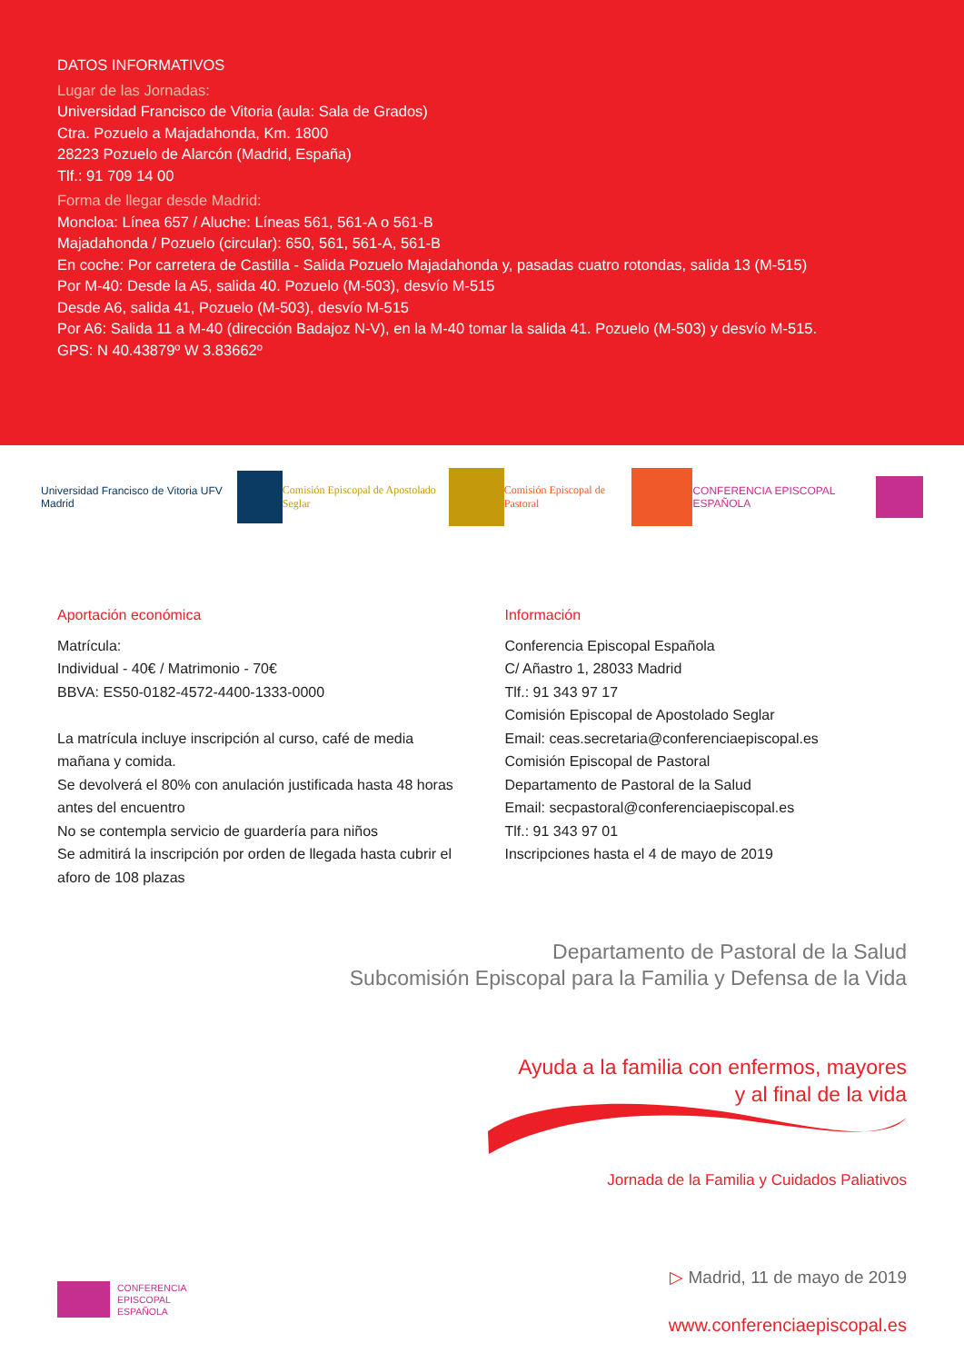DATOS INFORMATIVOS
Lugar de las Jornadas:
Universidad Francisco de Vitoria (aula: Sala de Grados)
Ctra. Pozuelo a Majadahonda, Km. 1800
28223 Pozuelo de Alarcón (Madrid, España)
Tlf.: 91 709 14 00
Forma de llegar desde Madrid:
Moncloa: Línea 657 / Aluche: Líneas 561, 561-A o 561-B
Majadahonda / Pozuelo (circular): 650, 561, 561-A, 561-B
En coche: Por carretera de Castilla - Salida Pozuelo Majadahonda y, pasadas cuatro rotondas, salida 13 (M-515)
Por M-40: Desde la A5, salida 40. Pozuelo (M-503), desvío M-515
Desde A6, salida 41, Pozuelo (M-503), desvío M-515
Por A6: Salida 11 a M-40 (dirección Badajoz N-V), en la M-40 tomar la salida 41. Pozuelo (M-503) y desvío M-515.
GPS: N 40.43879º W 3.83662º
Universidad Francisco de Vitoria UFV Madrid
Comisión Episcopal de Apostolado Seglar
Comisión Episcopal de Pastoral CONFERENCIA EPISCOPAL ESPAÑOLA
Aportación económica
Matrícula:
Individual - 40€ / Matrimonio - 70€
BBVA: ES50-0182-4572-4400-1333-0000
La matrícula incluye inscripción al curso, café de media mañana y comida.
Se devolverá el 80% con anulación justificada hasta 48 horas antes del encuentro
No se contempla servicio de guardería para niños
Se admitirá la inscripción por orden de llegada hasta cubrir el aforo de 108 plazas
Información
Conferencia Episcopal Española
C/ Añastro 1, 28033 Madrid
Tlf.: 91 343 97 17
Comisión Episcopal de Apostolado Seglar
Email: ceas.secretaria@conferenciaepiscopal.es
Comisión Episcopal de Pastoral
Departamento de Pastoral de la Salud
Email: secpastoral@conferenciaepiscopal.es
Tlf.: 91 343 97 01
Inscripciones hasta el 4 de mayo de 2019
Departamento de Pastoral de la Salud
Subcomisión Episcopal para la Familia y Defensa de la Vida
Ayuda a la familia con enfermos, mayores
y al final de la vida
Jornada de la Familia y Cuidados Paliativos
▷ Madrid, 11 de mayo de 2019
www.conferenciaepiscopal.es
CONFERENCIA
EPISCOPAL
ESPAÑOLA